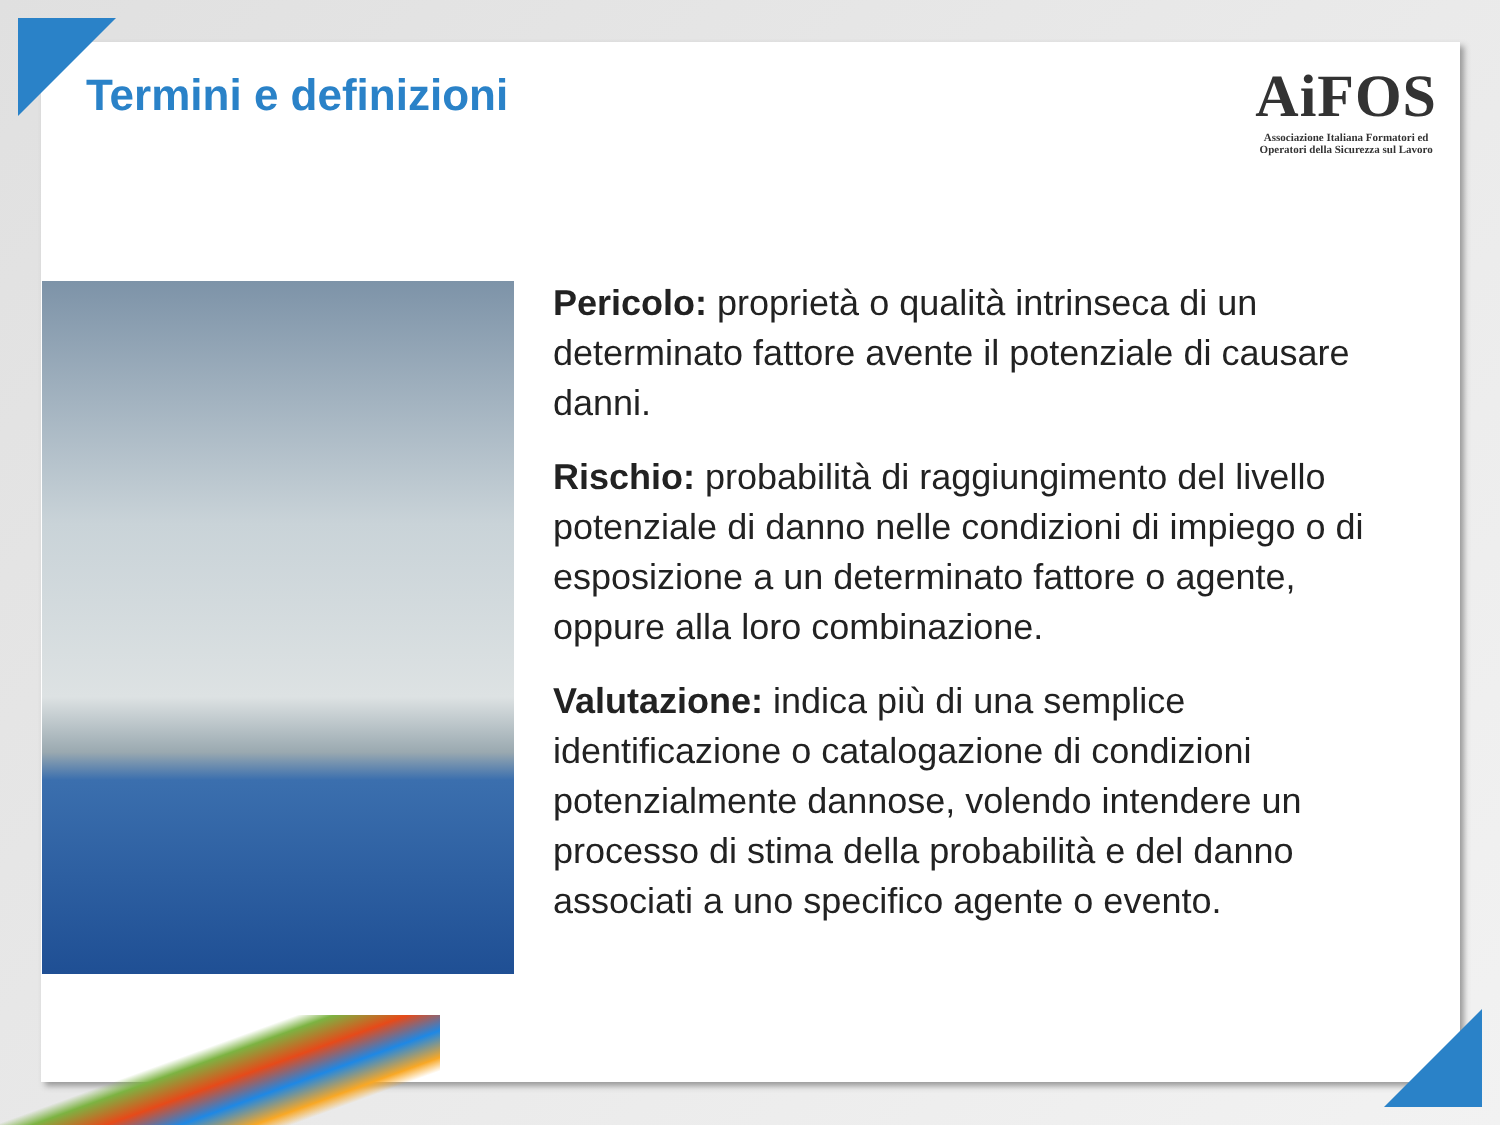Termini e definizioni
AiFOS
Associazione Italiana Formatori ed
Operatori della Sicurezza sul Lavoro
Pericolo: proprietà o qualità intrinseca di un determinato fattore avente il potenziale di causare danni.
Rischio: probabilità di raggiungimento del livello potenziale di danno nelle condizioni di impiego o di esposizione a un determinato fattore o agente, oppure alla loro combinazione.
Valutazione: indica più di una semplice identificazione o catalogazione di condizioni potenzialmente dannose, volendo intendere un processo di stima della probabilità e del danno associati a uno specifico agente o evento.